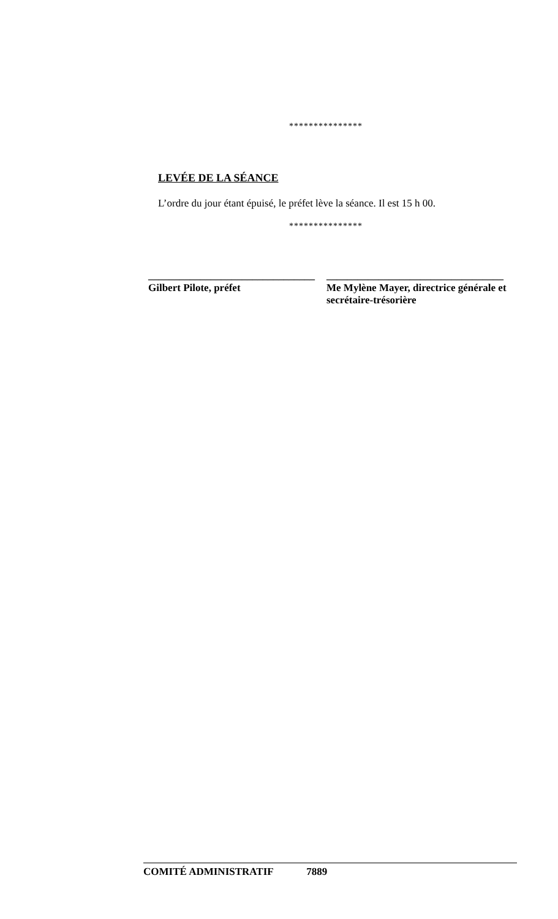***************
LEVÉE DE LA SÉANCE
L’ordre du jour étant épuisé, le préfet lève la séance. Il est 15 h 00.
***************
________________________________
Gilbert Pilote, préfet
__________________________________
Me Mylène Mayer, directrice générale et secrétaire-trésorière
COMITÉ ADMINISTRATIF 7889